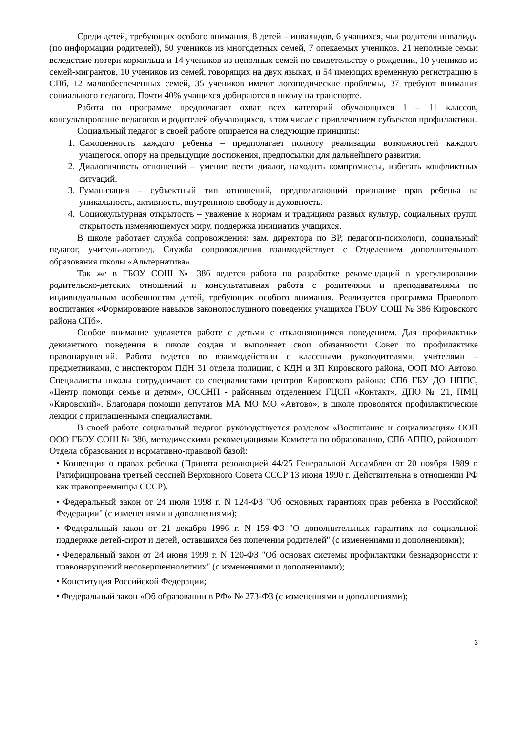Среди детей, требующих особого внимания, 8 детей – инвалидов, 6 учащихся, чьи родители инвалиды (по информации родителей), 50 учеников из многодетных семей, 7 опекаемых учеников, 21 неполные семьи вследствие потери кормильца и 14 учеников из неполных семей по свидетельству о рождении, 10 учеников из семей-мигрантов, 10 учеников из семей, говорящих на двух языках, и 54 имеющих временную регистрацию в СПб, 12 малообеспеченных семей, 35 учеников имеют логопедические проблемы, 37 требуют внимания социального педагога. Почти 40% учащихся добираются в школу на транспорте.
Работа по программе предполагает охват всех категорий обучающихся 1 – 11 классов, консультирование педагогов и родителей обучающихся, в том числе с привлечением субъектов профилактики.
Социальный педагог в своей работе опирается на следующие принципы:
1. Самоценность каждого ребенка – предполагает полноту реализации возможностей каждого учащегося, опору на предыдущие достижения, предпосылки для дальнейшего развития.
2. Диалогичность отношений – умение вести диалог, находить компромиссы, избегать конфликтных ситуаций.
3. Гуманизация – субъектный тип отношений, предполагающий признание прав ребенка на уникальность, активность, внутреннюю свободу и духовность.
4. Социокультурная открытость – уважение к нормам и традициям разных культур, социальных групп, открытость изменяющемуся миру, поддержка инициатив учащихся.
В школе работает служба сопровождения: зам. директора по ВР, педагоги-психологи, социальный педагог, учитель-логопед. Служба сопровождения взаимодействует с Отделением дополнительного образования школы «Альтернатива».
Так же в ГБОУ СОШ № 386 ведется работа по разработке рекомендаций в урегулировании родительско-детских отношений и консультативная работа с родителями и преподавателями по индивидуальным особенностям детей, требующих особого внимания. Реализуется программа Правового воспитания «Формирование навыков законопослушного поведения учащихся ГБОУ СОШ № 386 Кировского района СПб».
Особое внимание уделяется работе с детьми с отклоняющимся поведением. Для профилактики девиантного поведения в школе создан и выполняет свои обязанности Совет по профилактике правонарушений. Работа ведется во взаимодействии с классными руководителями, учителями – предметниками, с инспектором ПДН 31 отдела полиции, с КДН и ЗП Кировского района, ООП МО Автово. Специалисты школы сотрудничают со специалистами центров Кировского района: СПб ГБУ ДО ЦППС, «Центр помощи семье и детям», ОССНП - районным отделением ГЦСП «Контакт», ДПО № 21, ПМЦ «Кировский». Благодаря помощи депутатов МА МО МО «Автово», в школе проводятся профилактические лекции с приглашенными специалистами.
В своей работе социальный педагог руководствуется разделом «Воспитание и социализация» ООП ООО ГБОУ СОШ № 386, методическими рекомендациями Комитета по образованию, СПб АППО, районного Отдела образования и нормативно-правовой базой:
• Конвенция о правах ребенка (Принята резолюцией 44/25 Генеральной Ассамблеи от 20 ноября 1989 г. Ратифицирована третьей сессией Верховного Совета СССР 13 июня 1990 г. Действительна в отношении РФ как правопреемницы СССР).
• Федеральный закон от 24 июля 1998 г. N 124-ФЗ "Об основных гарантиях прав ребенка в Российской Федерации" (с изменениями и дополнениями);
• Федеральный закон от 21 декабря 1996 г. N 159-ФЗ "О дополнительных гарантиях по социальной поддержке детей-сирот и детей, оставшихся без попечения родителей" (с изменениями и дополнениями);
• Федеральный закон от 24 июня 1999 г. N 120-ФЗ "Об основах системы профилактики безнадзорности и правонарушений несовершеннолетних" (с изменениями и дополнениями);
• Конституция Российской Федерации;
• Федеральный закон «Об образовании в РФ» № 273-ФЗ (с изменениями и дополнениями);
3